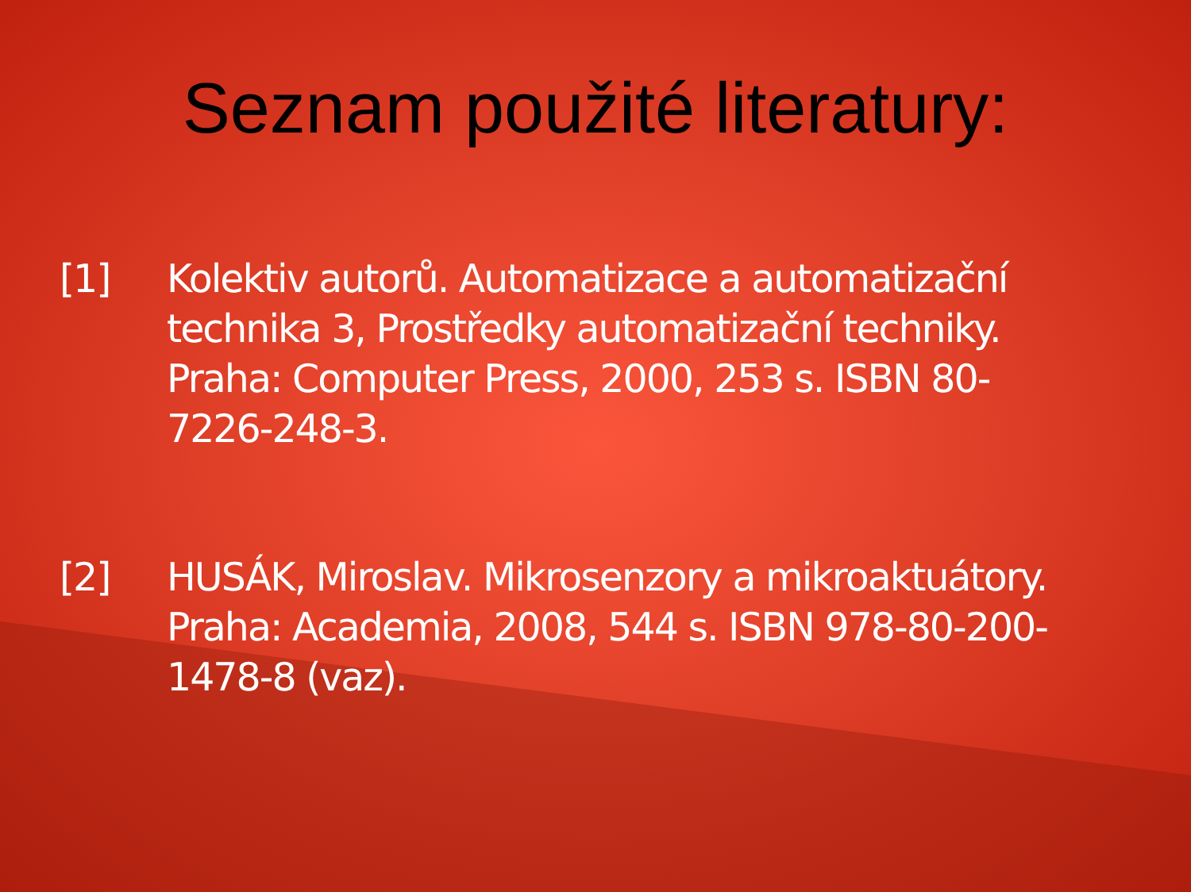Seznam použité literatury:
[1] Kolektiv autorů. Automatizace a automatizační technika 3, Prostředky automatizační techniky. Praha: Computer Press, 2000, 253 s. ISBN 80-7226-248-3.
[2] HUSÁK, Miroslav. Mikrosenzory a mikroaktuátory. Praha: Academia, 2008, 544 s. ISBN 978-80-200-1478-8 (vaz).